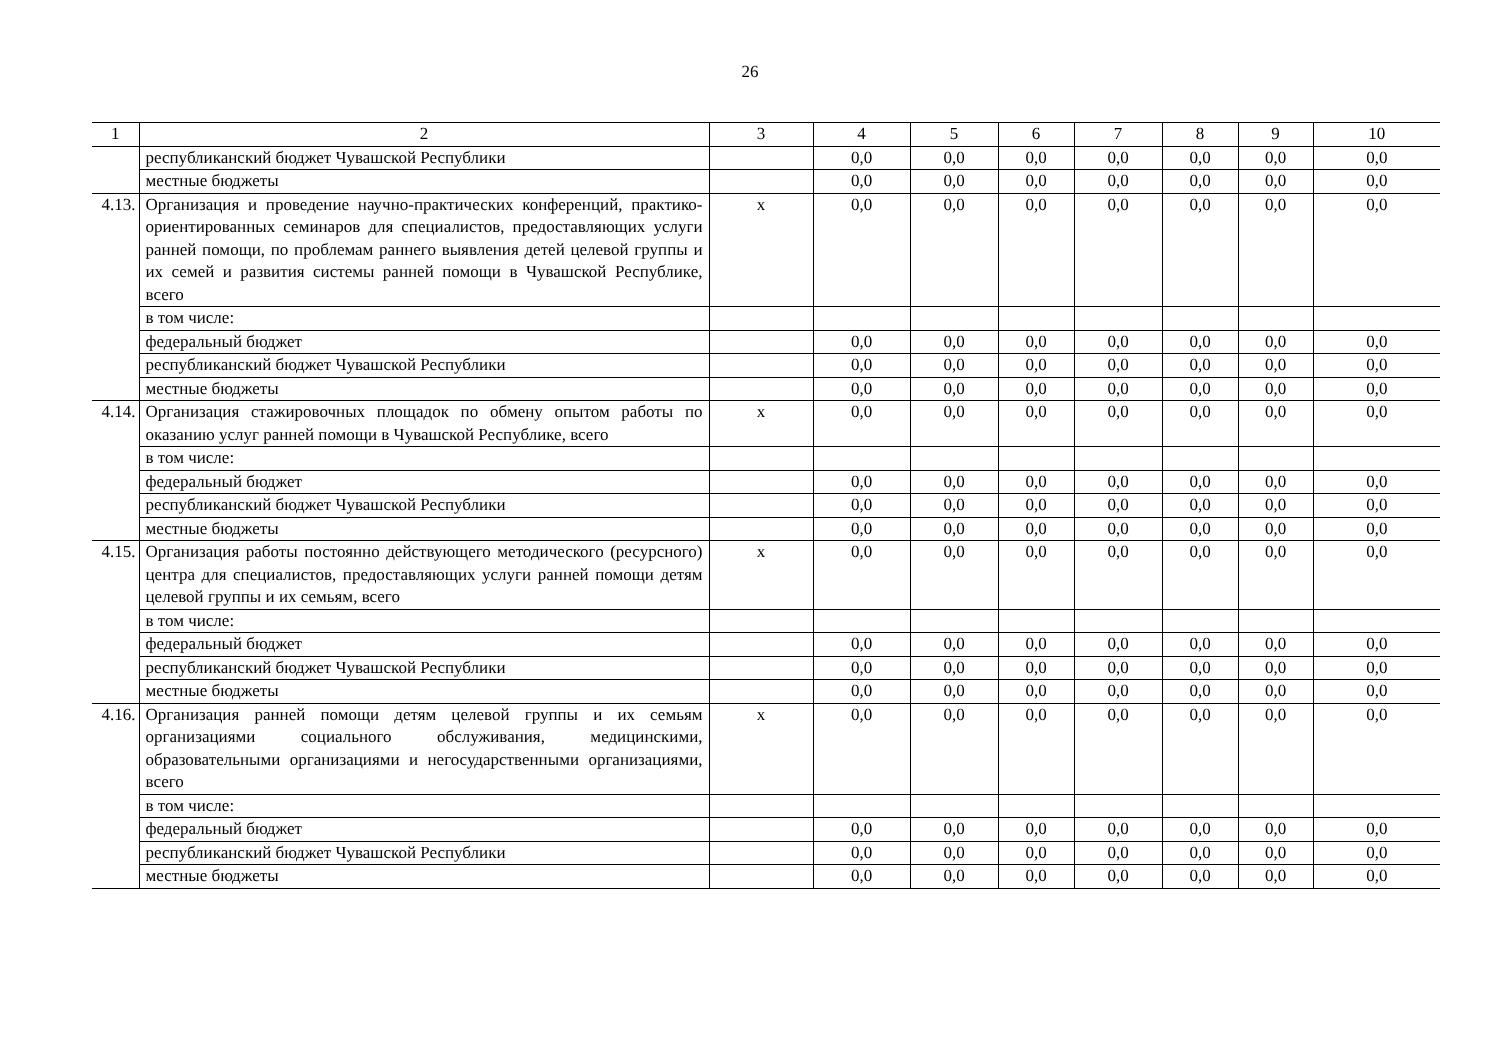26
| 1 | 2 | 3 | 4 | 5 | 6 | 7 | 8 | 9 | 10 |
| --- | --- | --- | --- | --- | --- | --- | --- | --- | --- |
| | республиканский бюджет Чувашской Республики | | 0,0 | 0,0 | 0,0 | 0,0 | 0,0 | 0,0 | 0,0 |
| | местные бюджеты | | 0,0 | 0,0 | 0,0 | 0,0 | 0,0 | 0,0 | 0,0 |
| 4.13. | Организация и проведение научно-практических конференций, практико-ориентированных семинаров для специалистов, предоставляющих услуги ранней помощи, по проблемам раннего выявления детей целевой группы и их семей и развития системы ранней помощи в Чувашской Республике, всего | х | 0,0 | 0,0 | 0,0 | 0,0 | 0,0 | 0,0 | 0,0 |
| | в том числе: | | | | | | | | |
| | федеральный бюджет | | 0,0 | 0,0 | 0,0 | 0,0 | 0,0 | 0,0 | 0,0 |
| | республиканский бюджет Чувашской Республики | | 0,0 | 0,0 | 0,0 | 0,0 | 0,0 | 0,0 | 0,0 |
| | местные бюджеты | | 0,0 | 0,0 | 0,0 | 0,0 | 0,0 | 0,0 | 0,0 |
| 4.14. | Организация стажировочных площадок по обмену опытом работы по оказанию услуг ранней помощи в Чувашской Республике, всего | х | 0,0 | 0,0 | 0,0 | 0,0 | 0,0 | 0,0 | 0,0 |
| | в том числе: | | | | | | | | |
| | федеральный бюджет | | 0,0 | 0,0 | 0,0 | 0,0 | 0,0 | 0,0 | 0,0 |
| | республиканский бюджет Чувашской Республики | | 0,0 | 0,0 | 0,0 | 0,0 | 0,0 | 0,0 | 0,0 |
| | местные бюджеты | | 0,0 | 0,0 | 0,0 | 0,0 | 0,0 | 0,0 | 0,0 |
| 4.15. | Организация работы постоянно действующего методического (ресурсного) центра для специалистов, предоставляющих услуги ранней помощи детям целевой группы и их семьям, всего | х | 0,0 | 0,0 | 0,0 | 0,0 | 0,0 | 0,0 | 0,0 |
| | в том числе: | | | | | | | | |
| | федеральный бюджет | | 0,0 | 0,0 | 0,0 | 0,0 | 0,0 | 0,0 | 0,0 |
| | республиканский бюджет Чувашской Республики | | 0,0 | 0,0 | 0,0 | 0,0 | 0,0 | 0,0 | 0,0 |
| | местные бюджеты | | 0,0 | 0,0 | 0,0 | 0,0 | 0,0 | 0,0 | 0,0 |
| 4.16. | Организация ранней помощи детям целевой группы и их семьям организациями социального обслуживания, медицинскими, образовательными организациями и негосударственными организациями, всего | х | 0,0 | 0,0 | 0,0 | 0,0 | 0,0 | 0,0 | 0,0 |
| | в том числе: | | | | | | | | |
| | федеральный бюджет | | 0,0 | 0,0 | 0,0 | 0,0 | 0,0 | 0,0 | 0,0 |
| | республиканский бюджет Чувашской Республики | | 0,0 | 0,0 | 0,0 | 0,0 | 0,0 | 0,0 | 0,0 |
| | местные бюджеты | | 0,0 | 0,0 | 0,0 | 0,0 | 0,0 | 0,0 | 0,0 |